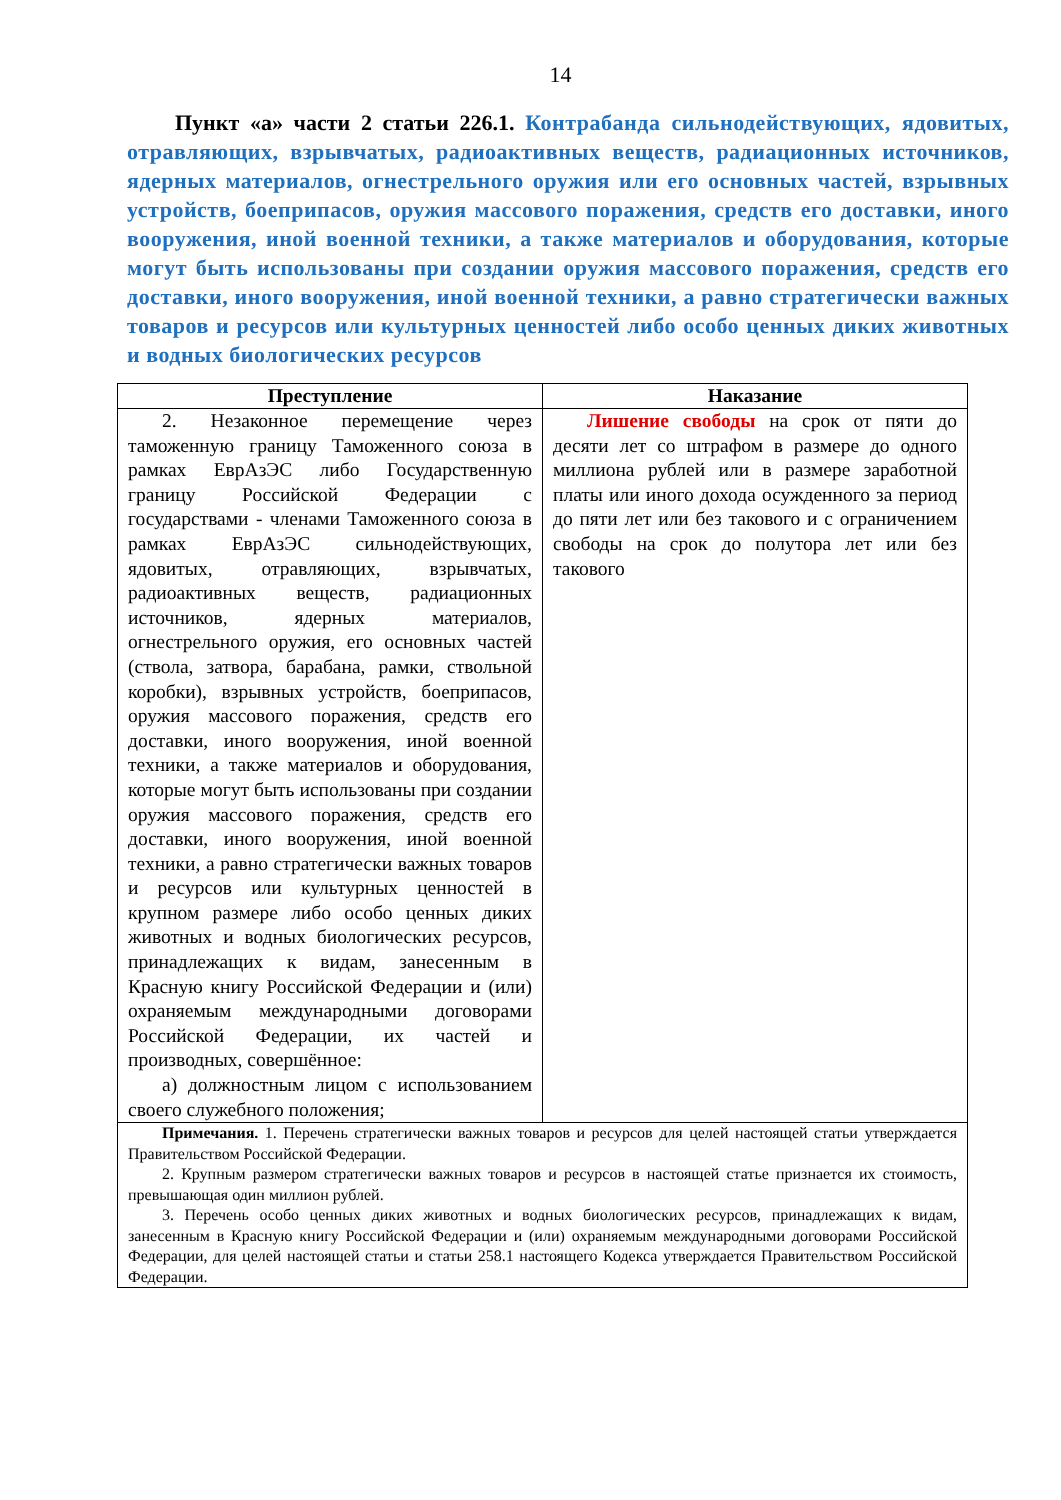14
Пункт «а» части 2 статьи 226.1. Контрабанда сильнодействующих, ядовитых, отравляющих, взрывчатых, радиоактивных веществ, радиационных источников, ядерных материалов, огнестрельного оружия или его основных частей, взрывных устройств, боеприпасов, оружия массового поражения, средств его доставки, иного вооружения, иной военной техники, а также материалов и оборудования, которые могут быть использованы при создании оружия массового поражения, средств его доставки, иного вооружения, иной военной техники, а равно стратегически важных товаров и ресурсов или культурных ценностей либо особо ценных диких животных и водных биологических ресурсов
| Преступление | Наказание |
| --- | --- |
| 2. Незаконное перемещение через таможенную границу Таможенного союза в рамках ЕврАзЭС либо Государственную границу Российской Федерации с государствами - членами Таможенного союза в рамках ЕврАзЭС сильнодействующих, ядовитых, отравляющих, взрывчатых, радиоактивных веществ, радиационных источников, ядерных материалов, огнестрельного оружия, его основных частей (ствола, затвора, барабана, рамки, ствольной коробки), взрывных устройств, боеприпасов, оружия массового поражения, средств его доставки, иного вооружения, иной военной техники, а также материалов и оборудования, которые могут быть использованы при создании оружия массового поражения, средств его доставки, иного вооружения, иной военной техники, а равно стратегически важных товаров и ресурсов или культурных ценностей в крупном размере либо особо ценных диких животных и водных биологических ресурсов, принадлежащих к видам, занесенным в Красную книгу Российской Федерации и (или) охраняемым международными договорами Российской Федерации, их частей и производных, совершённое: а) должностным лицом с использованием своего служебного положения; | Лишение свободы на срок от пяти до десяти лет со штрафом в размере до одного миллиона рублей или в размере заработной платы или иного дохода осужденного за период до пяти лет или без такового и с ограничением свободы на срок до полутора лет или без такового |
| Примечания. 1. Перечень стратегически важных товаров и ресурсов для целей настоящей статьи утверждается Правительством Российской Федерации. 2. Крупным размером стратегически важных товаров и ресурсов в настоящей статье признается их стоимость, превышающая один миллион рублей. 3. Перечень особо ценных диких животных и водных биологических ресурсов, принадлежащих к видам, занесенным в Красную книгу Российской Федерации и (или) охраняемым международными договорами Российской Федерации, для целей настоящей статьи и статьи 258.1 настоящего Кодекса утверждается Правительством Российской Федерации. | |